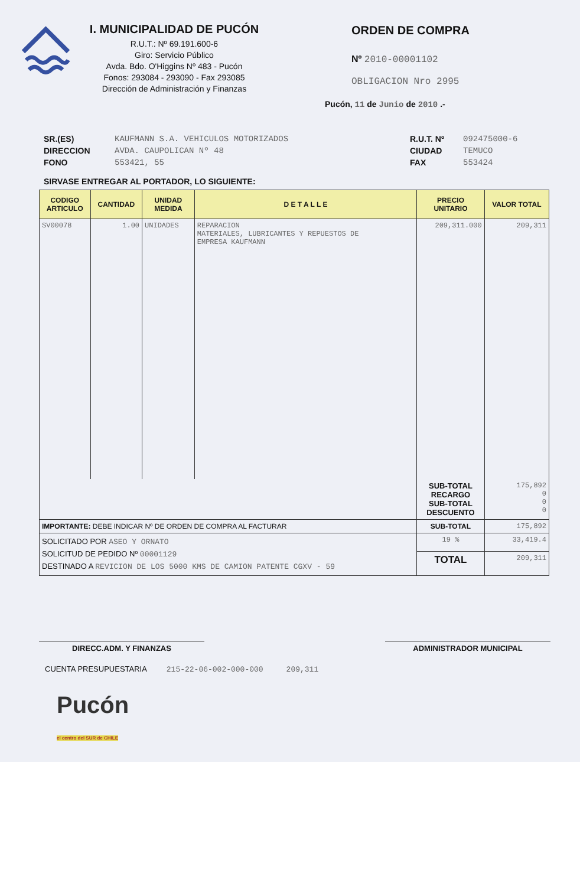I. MUNICIPALIDAD DE PUCÓN
R.U.T.: Nº 69.191.600-6
Giro: Servicio Público
Avda. Bdo. O'Higgins Nº 483 - Pucón
Fonos: 293084 - 293090 - Fax 293085
Dirección de Administración y Finanzas
ORDEN DE COMPRA
Nº 2010-00001102
OBLIGACION Nro 2995
Pucón, 11 de Junio de 2010 .-
SR.(ES)
DIRECCION
FONO
KAUFMANN S.A. VEHICULOS MOTORIZADOS
AVDA. CAUPOLICAN Nº 48
553421, 55
R.U.T. Nº
CIUDAD
FAX
092475000-6
TEMUCO
553424
SIRVASE ENTREGAR AL PORTADOR, LO SIGUIENTE:
| CODIGO ARTICULO | CANTIDAD | UNIDAD MEDIDA | D E T A L L E | PRECIO UNITARIO | VALOR TOTAL |
| --- | --- | --- | --- | --- | --- |
| SV00078 | 1.00 | UNIDADES | REPARACION MATERIALES, LUBRICANTES Y REPUESTOS DE EMPRESA KAUFMANN | 209,311.000 | 209,311 |
| | | | | SUB-TOTAL RECARGO SUB-TOTAL DESCUENTO | 175,892 0 0 0 |
| IMPORTANTE: DEBE INDICAR Nº DE ORDEN DE COMPRA AL FACTURAR | | | | SUB-TOTAL | 175,892 |
| SOLICITADO POR ASEO Y ORNATO SOLICITUD DE PEDIDO Nº 00001129 DESTINADO A REVICION DE LOS 5000 KMS DE CAMION PATENTE CGXV - 59 | | | | 19 % | 33,419.4 |
| | | | | TOTAL | 209,311 |
DIRECC.ADM. Y FINANZAS ADMINISTRADOR MUNICIPAL
CUENTA PRESUPUESTARIA 215-22-06-002-000-000 209,311
Pucón
el centro del SUR de CHILE